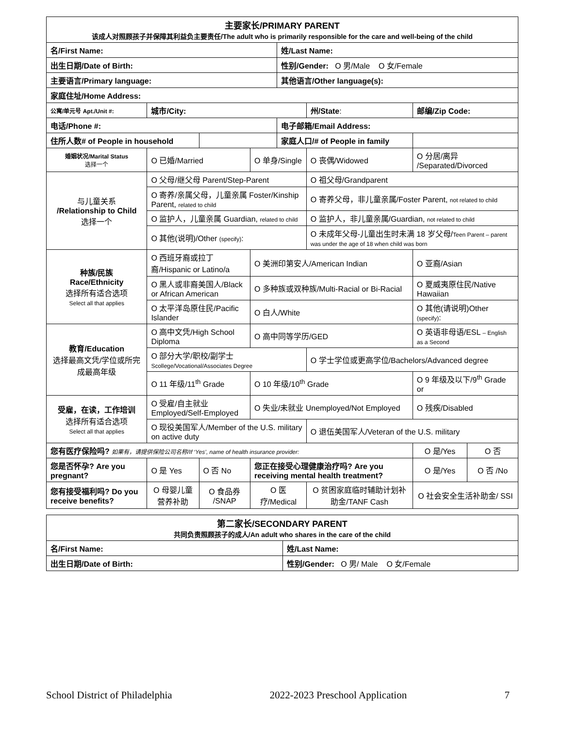| 主要家长/PRIMARY PARENT 该成人对照顾孩子并保障其利益负主要责任/The adult who is primarily responsible for the care and well-being of the child | | | | | | | | | | |
| 名/First Name: | | | | | | 姓/Last Name: | | | | |
| 出生日期/Date of Birth: | | | | | | 性别/Gender: O 男/Male O 女/Female | | | | |
| 主要语言/Primary language: | | | | | | 其他语言/Other language(s): | | | | |
| 家庭住址/Home Address: | | | | | | | | | | |
| 公寓/单元号 Apt./Unit #: | 城市/City: | | | | | | 州/State : | 邮编/Zip Code: | | |
| 电话/Phone #: | | | | | | 电子邮箱/Email Address: | | | | |
| 住所人数# of People in household | | | | | | 家庭人口/# of People in family | | | | |
| 婚姻状况/Marital Status 选择一个 | O 已婚/Married | | | | O 单身/Single | | O 丧偶/Widowed | O 分居/离异 /Separated/Divorced | | |
| 与儿童关系 /Relationship to Child 选择一个 | O 父母/继父母 Parent/Step-Parent | | | | | | O 祖父母/Grandparent | | | |
| | O 寄养/亲属父母，儿童亲属 Foster/Kinship Parent, related to child | | | | | | O 寄养父母，非儿童亲属/Foster Parent, not related to child | | | |
| | O 监护人，儿童亲属 Guardian, related to child | | | | | | O 监护人，非儿童亲属/Guardian, not related to child | | | |
| | O 其他(说明)/Other (specify) : | | | | | | O 未成年父母-儿童出生时未满 18 岁父母/ Teen Parent – parent was under the age of 18 when child was born | | | |
| 种族/民族 Race/Ethnicity 选择所有适合选项 Select all that applies | O 西班牙裔或拉丁裔/Hispanic or Latino/a | | | | O 美洲印第安人/American Indian | | | O 亚裔/Asian | | |
| | O 黑人或非裔美国人/Black or African American | | | | O 多种族或双种族/Multi-Racial or Bi-Racial | | | O 夏威夷原住民/Native Hawaiian | | |
| | O 太平洋岛原住民/Pacific Islander | | | | O 白人/White | | | O 其他(请说明)Other (specify) : | | |
| 教育/Education 选择最高文凭/学位或所完成最高年级 | O 高中文凭/High School Diploma | | | | O 高中同等学历/GED | | | O 英语非母语/ESL – English as a Second | | |
| | O 部分大学/职校/副学士 Scollege/Vocational/Associates Degree | | | | | | O 学士学位或更高学位/Bachelors/Advanced degree | | | |
| | O 11 年级/11<sup>th</sup> Grade | | | | O 10 年级/10<sup>th</sup> Grade | | | O 9 年级及以下/9<sup>th</sup> Grade or | | |
| 受雇，在读，工作培训 选择所有适合选项 Select all that applies | O 受雇/自主就业 Employed/Self-Employed | | | | O 失业/未就业 Unemployed/Not Employed | | | O 残疾/Disabled | | |
| | O 现役美国军人/Member of the U.S. military on active duty | | | | | | O 退伍美国军人/Veteran of the U.S. military | | | |
| 您有医疗保险吗? 如果有，请提供保险公司名称/If ‘Yes’, name of health insurance provider: | | | | | | | | | O 是/Yes | O 否 |
| 您是否怀孕? Are you pregnant? | | O 是 Yes | O 否 No | 您正在接受心理健康治疗吗? Are you receiving mental health treatment? | | | | | O 是/Yes | O 否 /No |
| 您有接受福利吗? Do you receive benefits? | | O 母婴儿童营养补助 | O 食品券 /SNAP | O 医疗/Medical | | | O 贫困家庭临时辅助计划补助金/TANF Cash | | O 社会安全生活补助金/ SSI | |
| 第二家长/SECONDARY PARENT 共同负责照顾孩子的成人/An adult who shares in the care of the child | |
| 名/First Name: | 姓/Last Name: |
| 出生日期/Date of Birth: | 性别/Gender: O 男/ Male O 女/Female |
School District of Philadelphia 2022-2023 Preschool Application 7